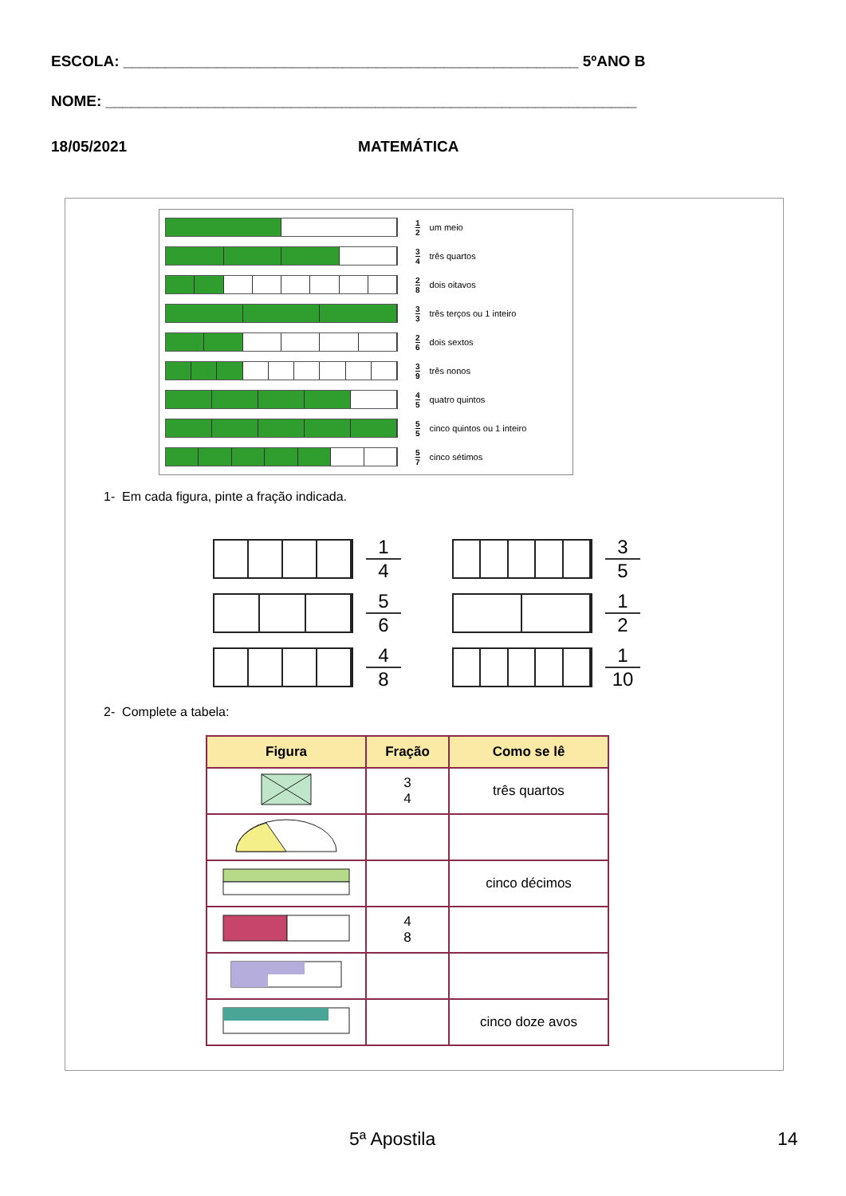ESCOLA: ______________________________________________________ 5ºANO B
NOME: _______________________________________________________________
18/05/2021 MATEMÁTICA
1 2 um meio
3 4 três quartos
2 8 dois oitavos
3 3 três terços ou 1 inteiro
2 6 dois sextos
3 9 três nonos
4 5 quatro quintos
5 5 cinco quintos ou 1 inteiro
5 7 cinco sétimos
1- Em cada figura, pinte a fração indicada.
1 4
3 5
5 6
1 2
4 8
1 10
2- Complete a tabela:
| Figura | Fração | Como se lê |
| --- | --- | --- |
| | 3 4 | três quartos |
| | | cinco décimos |
| | 4 8 | |
| | | cinco doze avos |
5ª Apostila 14